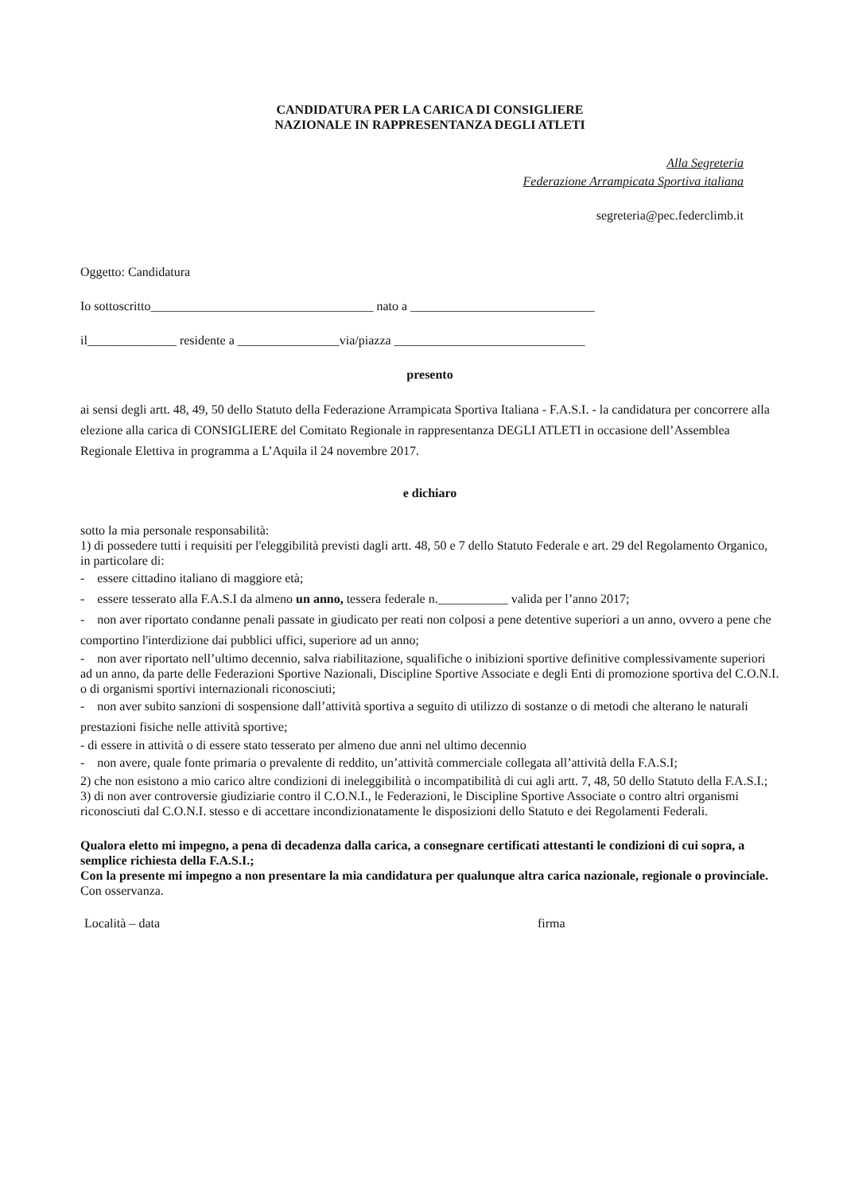CANDIDATURA PER LA CARICA DI CONSIGLIERE
NAZIONALE IN RAPPRESENTANZA DEGLI ATLETI
Alla Segreteria
Federazione Arrampicata Sportiva italiana
segreteria@pec.federclimb.it
Oggetto: Candidatura
Io sottoscritto___________________________________ nato a _____________________________
il______________ residente a ________________via/piazza ______________________________
presento
ai sensi degli artt. 48, 49, 50 dello Statuto della Federazione Arrampicata Sportiva Italiana - F.A.S.I. - la candidatura per concorrere alla elezione alla carica di CONSIGLIERE del Comitato Regionale in rappresentanza DEGLI ATLETI in occasione dell’Assemblea Regionale Elettiva in programma a L’Aquila il 24 novembre 2017.
e dichiaro
sotto la mia personale responsabilità:
1) di possedere tutti i requisiti per l'eleggibilità previsti dagli artt. 48, 50 e 7 dello Statuto Federale e art. 29 del Regolamento Organico, in particolare di:
- essere cittadino italiano di maggiore età;
- essere tesserato alla F.A.S.I da almeno un anno, tessera federale n.___________ valida per l’anno 2017;
- non aver riportato condanne penali passate in giudicato per reati non colposi a pene detentive superiori a un anno, ovvero a pene che comportino l'interdizione dai pubblici uffici, superiore ad un anno;
- non aver riportato nell’ultimo decennio, salva riabilitazione, squalifiche o inibizioni sportive definitive complessivamente superiori ad un anno, da parte delle Federazioni Sportive Nazionali, Discipline Sportive Associate e degli Enti di promozione sportiva del C.O.N.I. o di organismi sportivi internazionali riconosciuti;
- non aver subito sanzioni di sospensione dall’attività sportiva a seguito di utilizzo di sostanze o di metodi che alterano le naturali prestazioni fisiche nelle attività sportive;
- di essere in attività o di essere stato tesserato per almeno due anni nel ultimo decennio
- non avere, quale fonte primaria o prevalente di reddito, un’attività commerciale collegata all’attività della F.A.S.I;
2) che non esistono a mio carico altre condizioni di ineleggibilità o incompatibilità di cui agli artt. 7, 48, 50 dello Statuto della F.A.S.I.;
3) di non aver controversie giudiziarie contro il C.O.N.I., le Federazioni, le Discipline Sportive Associate o contro altri organismi riconosciuti dal C.O.N.I. stesso e di accettare incondizionatamente le disposizioni dello Statuto e dei Regolamenti Federali.
Qualora eletto mi impegno, a pena di decadenza dalla carica, a consegnare certificati attestanti le condizioni di cui sopra, a semplice richiesta della F.A.S.I.;
Con la presente mi impegno a non presentare la mia candidatura per qualunque altra carica nazionale, regionale o provinciale.
Con osservanza.
Località – data firma